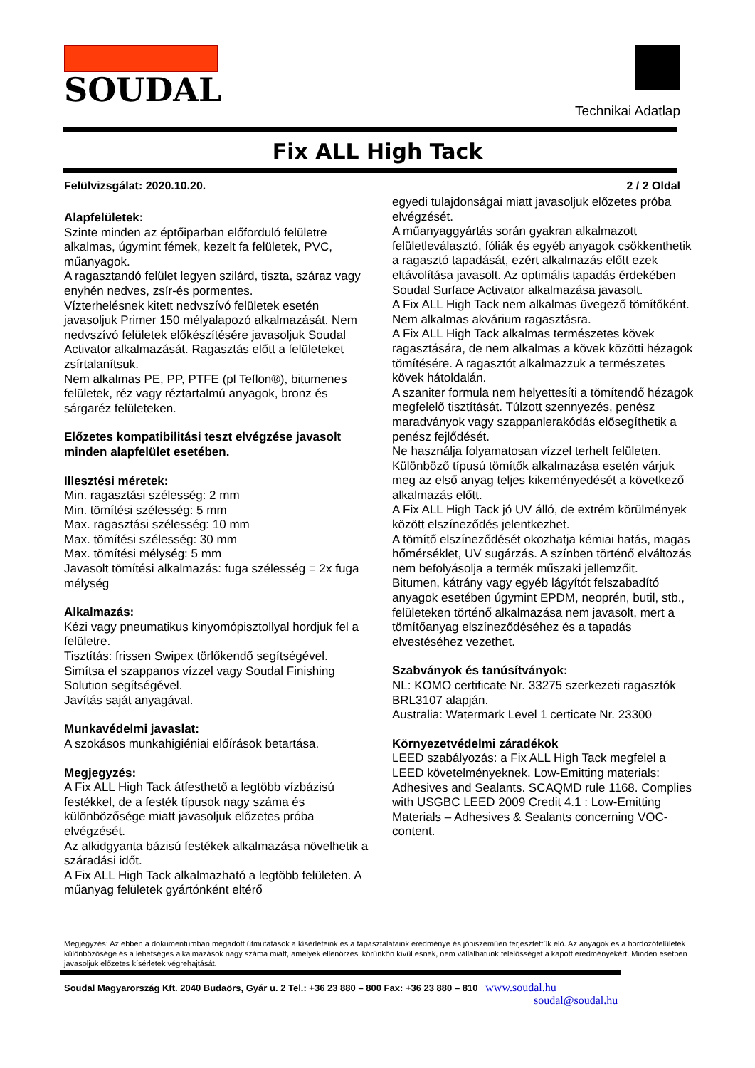SOUDAL
Technikai Adatlap
Fix ALL High Tack
Felülvizsgálat: 2020.10.20. 2 / 2 Oldal
Alapfelületek:
Szinte minden az éptőiparban előforduló felületre alkalmas, úgymint fémek, kezelt fa felületek, PVC, műanyagok.
A ragasztandó felület legyen szilárd, tiszta, száraz vagy enyhén nedves, zsír-és pormentes.
Vízterhelésnek kitett nedvszívó felületek esetén javasoljuk Primer 150 mélyalapozó alkalmazását. Nem nedvszívó felületek előkészítésére javasoljuk Soudal Activator alkalmazását. Ragasztás előtt a felületeket zsírtalanítsuk.
Nem alkalmas PE, PP, PTFE (pl Teflon®), bitumenes felületek, réz vagy réztartalmú anyagok, bronz és sárgaréz felületeken.
Előzetes kompatibilitási teszt elvégzése javasolt minden alapfelület esetében.
Illesztési méretek:
Min. ragasztási szélesség: 2 mm
Min. tömítési szélesség: 5 mm
Max. ragasztási szélesség: 10 mm
Max. tömítési szélesség: 30 mm
Max. tömítési mélység: 5 mm
Javasolt tömítési alkalmazás: fuga szélesség = 2x fuga mélység
Alkalmazás:
Kézi vagy pneumatikus kinyomópisztollyal hordjuk fel a felületre.
Tisztítás: frissen Swipex törlőkendő segítségével.
Simítsa el szappanos vízzel vagy Soudal Finishing Solution segítségével.
Javítás saját anyagával.
Munkavédelmi javaslat:
A szokásos munkahigiéniai előírások betartása.
Megjegyzés:
A Fix ALL High Tack átfesthető a legtöbb vízbázisú festékkel, de a festék típusok nagy száma és különbözősége miatt javasoljuk előzetes próba elvégzését.
Az alkidgyanta bázisú festékek alkalmazása növelhetik a száradási időt.
A Fix ALL High Tack alkalmazható a legtöbb felületen. A műanyag felületek gyártónként eltérő
egyedi tulajdonságai miatt javasoljuk előzetes próba elvégzését.
A műanyaggyártás során gyakran alkalmazott felületleválasztó, fóliák és egyéb anyagok csökkenthetik a ragasztó tapadását, ezért alkalmazás előtt ezek eltávolítása javasolt. Az optimális tapadás érdekében Soudal Surface Activator alkalmazása javasolt.
A Fix ALL High Tack nem alkalmas üvegező tömítőként.
Nem alkalmas akvárium ragasztásra.
A Fix ALL High Tack alkalmas természetes kövek ragasztására, de nem alkalmas a kövek közötti hézagok tömítésére. A ragasztót alkalmazzuk a természetes kövek hátoldalán.
A szaniter formula nem helyettesíti a tömítendő hézagok megfelelő tisztítását. Túlzott szennyezés, penész maradványok vagy szappanlerakódás elősegíthetik a penész fejlődését.
Ne használja folyamatosan vízzel terhelt felületen.
Különböző típusú tömítők alkalmazása esetén várjuk meg az első anyag teljes kikeményedését a következő alkalmazás előtt.
A Fix ALL High Tack jó UV álló, de extrém körülmények között elszíneződés jelentkezhet.
A tömítő elszíneződését okozhatja kémiai hatás, magas hőmérséklet, UV sugárzás. A színben történő elváltozás nem befolyásolja a termék műszaki jellemzőit.
Bitumen, kátrány vagy egyéb lágyítót felszabadító anyagok esetében úgymint EPDM, neoprén, butil, stb., felületeken történő alkalmazása nem javasolt, mert a tömítőanyag elszíneződéséhez és a tapadás elvestéséhez vezethet.
Szabványok és tanúsítványok:
NL: KOMO certificate Nr. 33275 szerkezeti ragasztók BRL3107 alapján.
Australia: Watermark Level 1 certicate Nr. 23300
Környezetvédelmi záradékok
LEED szabályozás: a Fix ALL High Tack megfelel a LEED követelményeknek. Low-Emitting materials: Adhesives and Sealants. SCAQMD rule 1168. Complies with USGBC LEED 2009 Credit 4.1 : Low-Emitting Materials – Adhesives & Sealants concerning VOC-content.
Megjegyzés: Az ebben a dokumentumban megadott útmutatások a kísérleteink és a tapasztalataink eredménye és jóhiszeműen terjesztettük elő. Az anyagok és a hordozófelületek különbözősége és a lehetséges alkalmazások nagy száma miatt, amelyek ellenőrzési körünkön kívül esnek, nem vállalhatunk felelősséget a kapott eredményekért. Minden esetben javasoljuk előzetes kísérletek végrehajtását.
Soudal Magyarország Kft. 2040 Budaörs, Gyár u. 2 Tel.: +36 23 880 – 800 Fax: +36 23 880 – 810 www.soudal.hu
soudal@soudal.hu